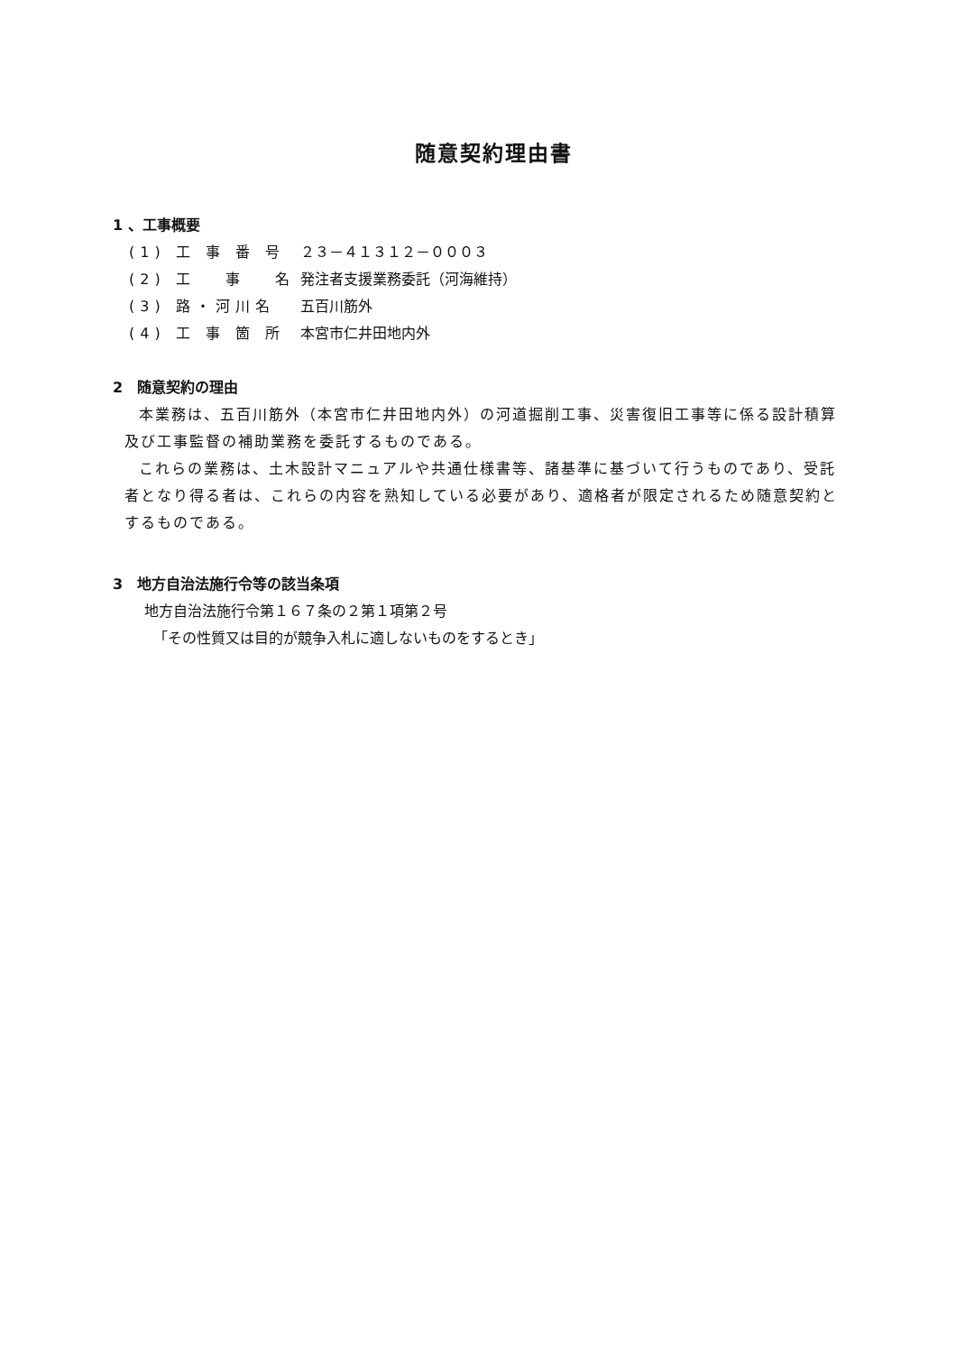随意契約理由書
1 、工事概要
| (1) 工 事 番 号 | ２３－４１３１２－０００３ |
| (2) 工 事 名 | 発注者支援業務委託（河海維持） |
| (3) 路・河川名 | 五百川筋外 |
| (4) 工 事 箇 所 | 本宮市仁井田地内外 |
2　随意契約の理由
本業務は、五百川筋外（本宮市仁井田地内外）の河道掘削工事、災害復旧工事等に係る設計積算及び工事監督の補助業務を委託するものである。
これらの業務は、土木設計マニュアルや共通仕様書等、諸基準に基づいて行うものであり、受託者となり得る者は、これらの内容を熟知している必要があり、適格者が限定されるため随意契約とするものである。
3　地方自治法施行令等の該当条項
地方自治法施行令第１６７条の２第１項第２号
「その性質又は目的が競争入札に適しないものをするとき」